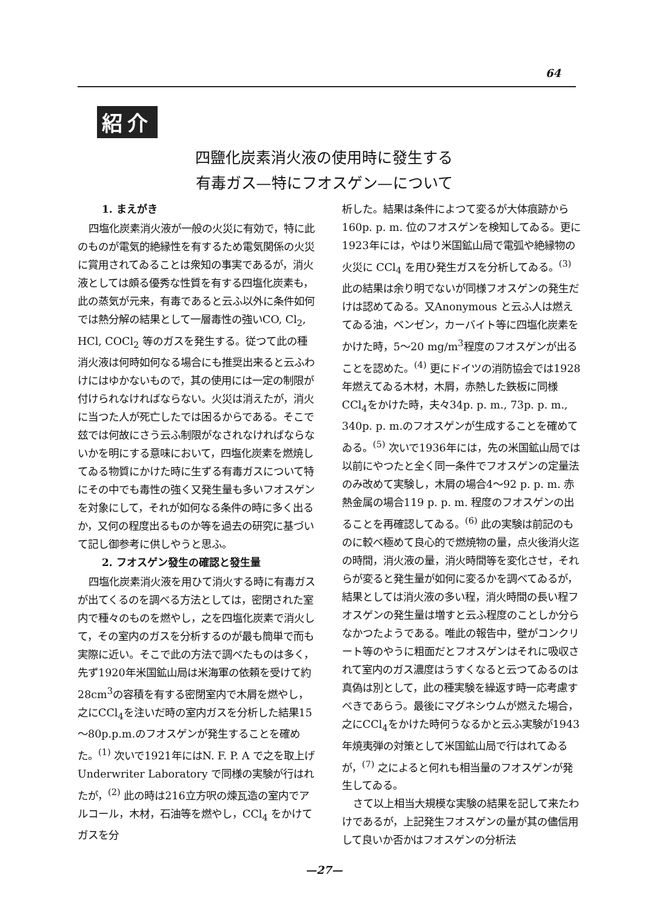64
紹介
四鹽化炭素消火液の使用時に發生する
有毒ガス—特にフオスゲン—について
1. まえがき
四塩化炭素消火液が一般の火災に有効で，特に此のものが電気的絶縁性を有するため電気関係の火災に賞用されてゐることは衆知の事実であるが，消火液としては頗る優秀な性質を有する四塩化炭素も，此の蒸気が元来，有毒であると云ふ以外に条件如何では熱分解の結果として一層毒性の強いCO, Cl<sub>2</sub>, HCl, COCl<sub>2</sub> 等のガスを発生する。従つて此の種消火液は何時如何なる場合にも推奨出来ると云ふわけにはゆかないもので，其の使用には一定の制限が付けられなければならない。火災は消えたが，消火に当つた人が死亡したでは困るからである。そこで玆では何故にさう云ふ制限がなされなければならないかを明にする意味において，四塩化炭素を燃焼してゐる物質にかけた時に生ずる有毒ガスについて特にその中でも毒性の強く又発生量も多いフオスゲンを対象にして，それが如何なる条件の時に多く出るか，又何の程度出るものか等を過去の研究に基づいて記し御参考に供しやうと思ふ。
2. フオスゲン發生の確認と發生量
四塩化炭素消火液を用ひて消火する時に有毒ガスが出てくるのを調べる方法としては，密閉された室内で種々のものを燃やし，之を四塩化炭素で消火して，その室内のガスを分析するのが最も簡単で而も実際に近い。そこで此の方法で調べたものは多く，先ず1920年米国鉱山局は米海軍の依頼を受けて約28cm<sup>3</sup>の容積を有する密閉室内で木屑を燃やし，之にCCl<sub>4</sub>を注いだ時の室内ガスを分析した結果15～80p.p.m.のフオスゲンが発生することを確めた。<sup>(1)</sup> 次いで1921年にはN. F. P. A で之を取上げ Underwriter Laboratory で同様の実験が行はれたが，<sup>(2)</sup> 此の時は216立方呎の煉瓦造の室内でアルコール，木材，石油等を燃やし，CCl<sub>4</sub> をかけてガスを分
析した。結果は条件によつて変るが大体痕跡から160p. p. m. 位のフオスゲンを検知してゐる。更に1923年には，やはり米国鉱山局で電弧や絶縁物の火災に CCl<sub>4</sub> を用ひ発生ガスを分析してゐる。<sup>(3)</sup> 此の結果は余り明でないが同様フオスゲンの発生だけは認めてゐる。又Anonymous と云ふ人は燃えてゐる油，ベンゼン，カーバイト等に四塩化炭素をかけた時，5～20 mg/m<sup>3</sup>程度のフオスゲンが出ることを認めた。<sup>(4)</sup> 更にドイツの消防協会では1928年燃えてゐる木材，木屑，赤熱した鉄板に同様CCl<sub>4</sub>をかけた時，夫々34p. p. m., 73p. p. m., 340p. p. m.のフオスゲンが生成することを確めてゐる。<sup>(5)</sup> 次いで1936年には，先の米国鉱山局では以前にやつたと全く同一条件でフオスゲンの定量法のみ改めて実験し，木屑の場合4～92 p. p. m. 赤熱金属の場合119 p. p. m. 程度のフオスゲンの出ることを再確認してゐる。<sup>(6)</sup> 此の実験は前記のものに較べ極めて良心的で燃焼物の量，点火後消火迄の時間，消火液の量，消火時間等を変化させ，それらが変ると発生量が如何に変るかを調べてゐるが，結果としては消火液の多い程，消火時間の長い程フオスゲンの発生量は増すと云ふ程度のことしか分らなかつたようである。唯此の報告中，壁がコンクリート等のやうに粗面だとフオスゲンはそれに吸収されて室内のガス濃度はうすくなると云つてゐるのは真偽は別として，此の種実験を繰返す時一応考慮すべきであらう。最後にマグネシウムが燃えた場合，之にCCl<sub>4</sub>をかけた時何うなるかと云ふ実験が1943年焼夷弾の対策として米国鉱山局で行はれてゐるが，<sup>(7)</sup> 之によると何れも相当量のフオスゲンが発生してゐる。
さて以上相当大規模な実験の結果を記して来たわけであるが，上記発生フオスゲンの量が其の儘信用して良いか否かはフオスゲンの分析法
—27—